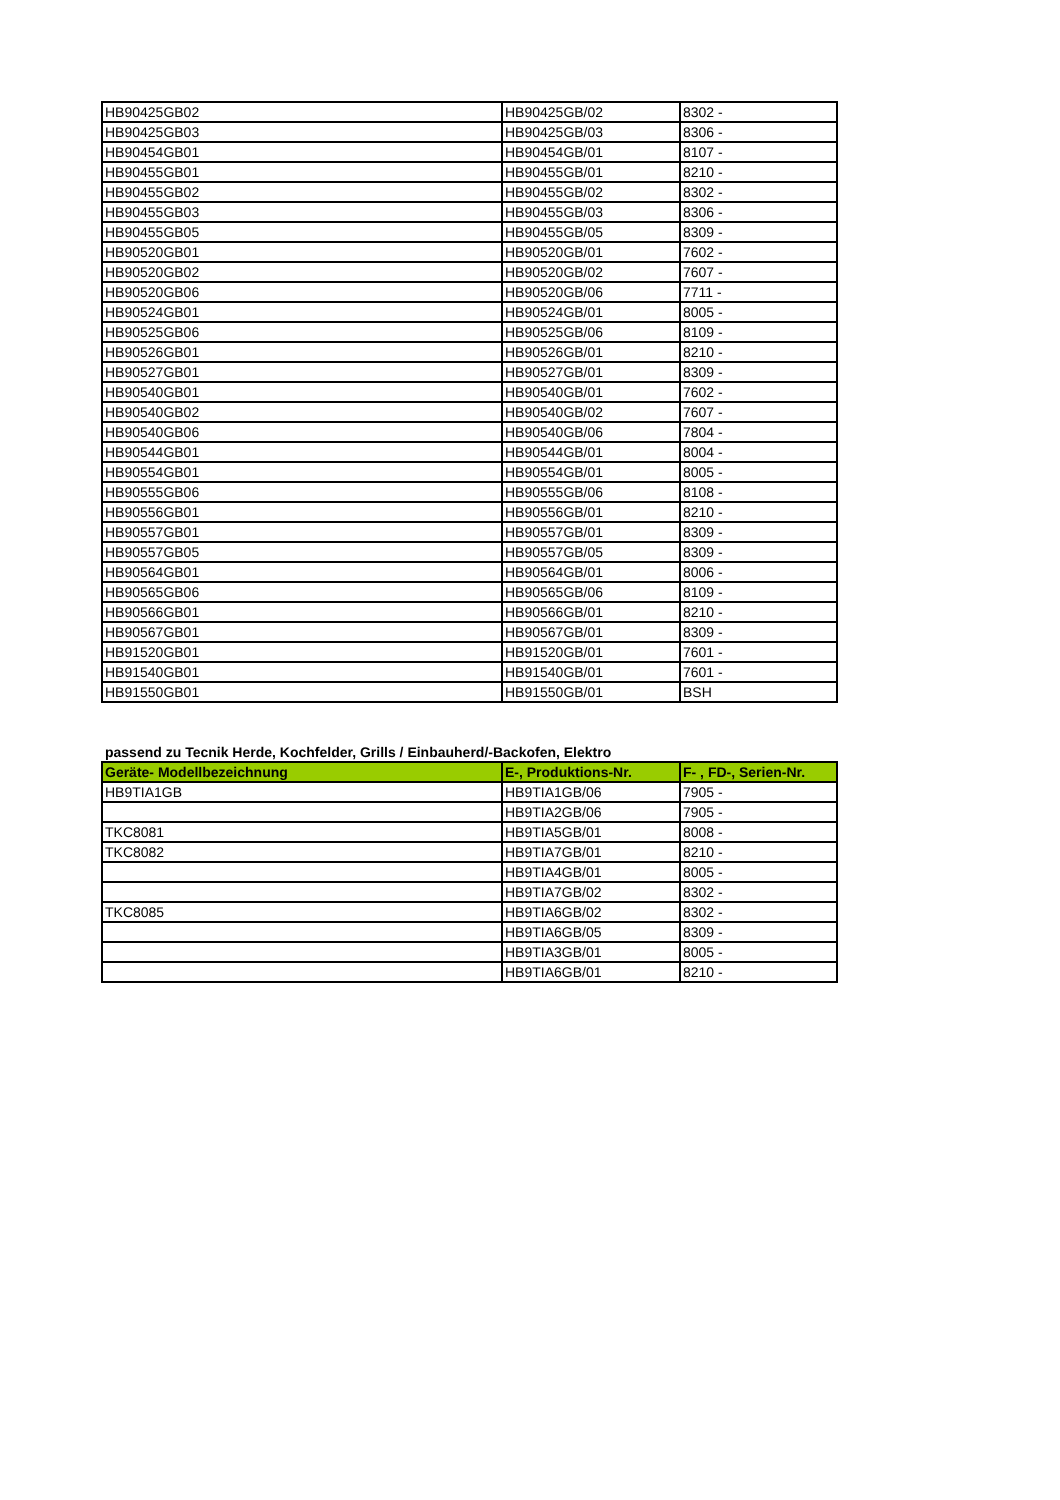| HB90425GB02 | HB90425GB/02 | 8302 - |
| HB90425GB03 | HB90425GB/03 | 8306 - |
| HB90454GB01 | HB90454GB/01 | 8107 - |
| HB90455GB01 | HB90455GB/01 | 8210 - |
| HB90455GB02 | HB90455GB/02 | 8302 - |
| HB90455GB03 | HB90455GB/03 | 8306 - |
| HB90455GB05 | HB90455GB/05 | 8309 - |
| HB90520GB01 | HB90520GB/01 | 7602 - |
| HB90520GB02 | HB90520GB/02 | 7607 - |
| HB90520GB06 | HB90520GB/06 | 7711 - |
| HB90524GB01 | HB90524GB/01 | 8005 - |
| HB90525GB06 | HB90525GB/06 | 8109 - |
| HB90526GB01 | HB90526GB/01 | 8210 - |
| HB90527GB01 | HB90527GB/01 | 8309 - |
| HB90540GB01 | HB90540GB/01 | 7602 - |
| HB90540GB02 | HB90540GB/02 | 7607 - |
| HB90540GB06 | HB90540GB/06 | 7804 - |
| HB90544GB01 | HB90544GB/01 | 8004 - |
| HB90554GB01 | HB90554GB/01 | 8005 - |
| HB90555GB06 | HB90555GB/06 | 8108 - |
| HB90556GB01 | HB90556GB/01 | 8210 - |
| HB90557GB01 | HB90557GB/01 | 8309 - |
| HB90557GB05 | HB90557GB/05 | 8309 - |
| HB90564GB01 | HB90564GB/01 | 8006 - |
| HB90565GB06 | HB90565GB/06 | 8109 - |
| HB90566GB01 | HB90566GB/01 | 8210 - |
| HB90567GB01 | HB90567GB/01 | 8309 - |
| HB91520GB01 | HB91520GB/01 | 7601 - |
| HB91540GB01 | HB91540GB/01 | 7601 - |
| HB91550GB01 | HB91550GB/01 | BSH |
passend zu Tecnik Herde, Kochfelder, Grills / Einbauherd/-Backofen, Elektro
| Geräte- Modellbezeichnung | E-, Produktions-Nr. | F- , FD-, Serien-Nr. |
| --- | --- | --- |
| HB9TIA1GB | HB9TIA1GB/06 | 7905 - |
| | HB9TIA2GB/06 | 7905 - |
| TKC8081 | HB9TIA5GB/01 | 8008 - |
| TKC8082 | HB9TIA7GB/01 | 8210 - |
| | HB9TIA4GB/01 | 8005 - |
| | HB9TIA7GB/02 | 8302 - |
| TKC8085 | HB9TIA6GB/02 | 8302 - |
| | HB9TIA6GB/05 | 8309 - |
| | HB9TIA3GB/01 | 8005 - |
| | HB9TIA6GB/01 | 8210 - |